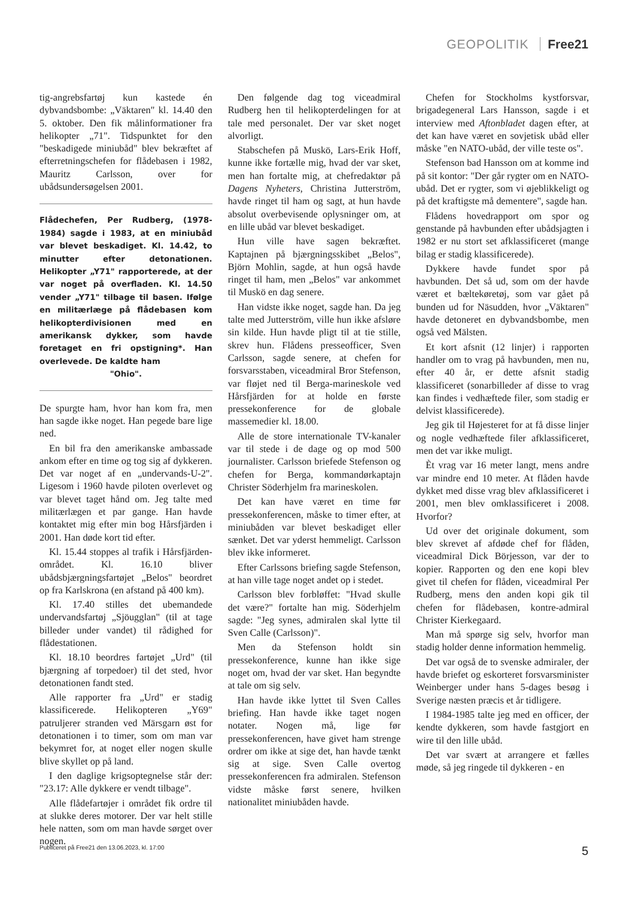GEOPOLITIK Free21
tig-angrebsfartøj kun kastede én dybvandsbombe: „Väktaren" kl. 14.40 den 5. oktober. Den fik målinformationer fra helikopter „71". Tidspunktet for den "beskadigede miniubåd" blev bekræftet af efterretningschefen for flådebasen i 1982, Mauritz Carlsson, over for ubådsundersøgelsen 2001.
Flådechefen, Per Rudberg, (1978-1984) sagde i 1983, at en miniubåd var blevet beskadiget. Kl. 14.42, to minutter efter detonationen. Helikopter „Y71" rapporterede, at der var noget på overfladen. Kl. 14.50 vender „Y71" tilbage til basen. Ifølge en militærlæge på flådebasen kom helikopterdivisionen med en amerikansk dykker, som havde foretaget en fri opstigning*. Han overlevede. De kaldte ham
"Ohio".
De spurgte ham, hvor han kom fra, men han sagde ikke noget. Han pegede bare lige ned.
En bil fra den amerikanske ambassade ankom efter en time og tog sig af dykkeren. Det var noget af en „undervands-U-2". Ligesom i 1960 havde piloten overlevet og var blevet taget hånd om. Jeg talte med militærlægen et par gange. Han havde kontaktet mig efter min bog Hårsfjärden i 2001. Han døde kort tid efter.
Kl. 15.44 stoppes al trafik i Hårsfjärden-området. Kl. 16.10 bliver ubådsbjærgningsfartøjet „Belos" beordret op fra Karlskrona (en afstand på 400 km).
Kl. 17.40 stilles det ubemandede undervandsfartøj „Sjöugglan" (til at tage billeder under vandet) til rådighed for flådestationen.
Kl. 18.10 beordres fartøjet „Urd" (til bjærgning af torpedoer) til det sted, hvor detonationen fandt sted.
Alle rapporter fra „Urd" er stadig klassificerede. Helikopteren „Y69" patruljerer stranden ved Märsgarn øst for detonationen i to timer, som om man var bekymret for, at noget eller nogen skulle blive skyllet op på land.
I den daglige krigsoptegnelse står der: "23.17: Alle dykkere er vendt tilbage".
Alle flådefartøjer i området fik ordre til at slukke deres motorer. Der var helt stille hele natten, som om man havde sørget over nogen.
Den følgende dag tog viceadmiral Rudberg hen til helikopterdelingen for at tale med personalet. Der var sket noget alvorligt.
Stabschefen på Muskö, Lars-Erik Hoff, kunne ikke fortælle mig, hvad der var sket, men han fortalte mig, at chefredaktør på Dagens Nyheters, Christina Jutterström, havde ringet til ham og sagt, at hun havde absolut overbevisende oplysninger om, at en lille ubåd var blevet beskadiget.
Hun ville have sagen bekræftet. Kaptajnen på bjærgningsskibet „Belos", Björn Mohlin, sagde, at hun også havde ringet til ham, men „Belos" var ankommet til Muskö en dag senere.
Han vidste ikke noget, sagde han. Da jeg talte med Jutterström, ville hun ikke afsløre sin kilde. Hun havde pligt til at tie stille, skrev hun. Flådens presseofficer, Sven Carlsson, sagde senere, at chefen for forsvarsstaben, viceadmiral Bror Stefenson, var fløjet ned til Berga-marineskole ved Hårsfjärden for at holde en første pressekonference for de globale massemedier kl. 18.00.
Alle de store internationale TV-kanaler var til stede i de dage og op mod 500 journalister. Carlsson briefede Stefenson og chefen for Berga, kommandørkaptajn Christer Söderhjelm fra marineskolen.
Det kan have været en time før pressekonferencen, måske to timer efter, at miniubåden var blevet beskadiget eller sænket. Det var yderst hemmeligt. Carlsson blev ikke informeret.
Efter Carlssons briefing sagde Stefenson, at han ville tage noget andet op i stedet.
Carlsson blev forbløffet: "Hvad skulle det være?" fortalte han mig. Söderhjelm sagde: "Jeg synes, admiralen skal lytte til Sven Calle (Carlsson)".
Men da Stefenson holdt sin pressekonference, kunne han ikke sige noget om, hvad der var sket. Han begyndte at tale om sig selv.
Han havde ikke lyttet til Sven Calles briefing. Han havde ikke taget nogen notater. Nogen må, lige før pressekonferencen, have givet ham strenge ordrer om ikke at sige det, han havde tænkt sig at sige. Sven Calle overtog pressekonferencen fra admiralen. Stefenson vidste måske først senere, hvilken nationalitet miniubåden havde.
Chefen for Stockholms kystforsvar, brigadegeneral Lars Hansson, sagde i et interview med Aftonbladet dagen efter, at det kan have været en sovjetisk ubåd eller måske "en NATO-ubåd, der ville teste os".
Stefenson bad Hansson om at komme ind på sit kontor: "Der går rygter om en NATO-ubåd. Det er rygter, som vi øjeblikkeligt og på det kraftigste må dementere", sagde han.
Flådens hovedrapport om spor og genstande på havbunden efter ubådsjagten i 1982 er nu stort set afklassificeret (mange bilag er stadig klassificerede).
Dykkere havde fundet spor på havbunden. Det så ud, som om der havde været et bæltekøretøj, som var gået på bunden ud for Näsudden, hvor „Väktaren" havde detoneret en dybvandsbombe, men også ved Mälsten.
Et kort afsnit (12 linjer) i rapporten handler om to vrag på havbunden, men nu, efter 40 år, er dette afsnit stadig klassificeret (sonarbilleder af disse to vrag kan findes i vedhæftede filer, som stadig er delvist klassificerede).
Jeg gik til Højesteret for at få disse linjer og nogle vedhæftede filer afklassificeret, men det var ikke muligt.
Èt vrag var 16 meter langt, mens andre var mindre end 10 meter. At flåden havde dykket med disse vrag blev afklassificeret i 2001, men blev omklassificeret i 2008. Hvorfor?
Ud over det originale dokument, som blev skrevet af afdøde chef for flåden, viceadmiral Dick Börjesson, var der to kopier. Rapporten og den ene kopi blev givet til chefen for flåden, viceadmiral Per Rudberg, mens den anden kopi gik til chefen for flådebasen, kontre-admiral Christer Kierkegaard.
Man må spørge sig selv, hvorfor man stadig holder denne information hemmelig.
Det var også de to svenske admiraler, der havde briefet og eskorteret forsvarsminister Weinberger under hans 5-dages besøg i Sverige næsten præcis et år tidligere.
I 1984-1985 talte jeg med en officer, der kendte dykkeren, som havde fastgjort en wire til den lille ubåd.
Det var svært at arrangere et fælles møde, så jeg ringede til dykkeren - en
Publiceret på Free21 den 13.06.2023, kl. 17:00 5